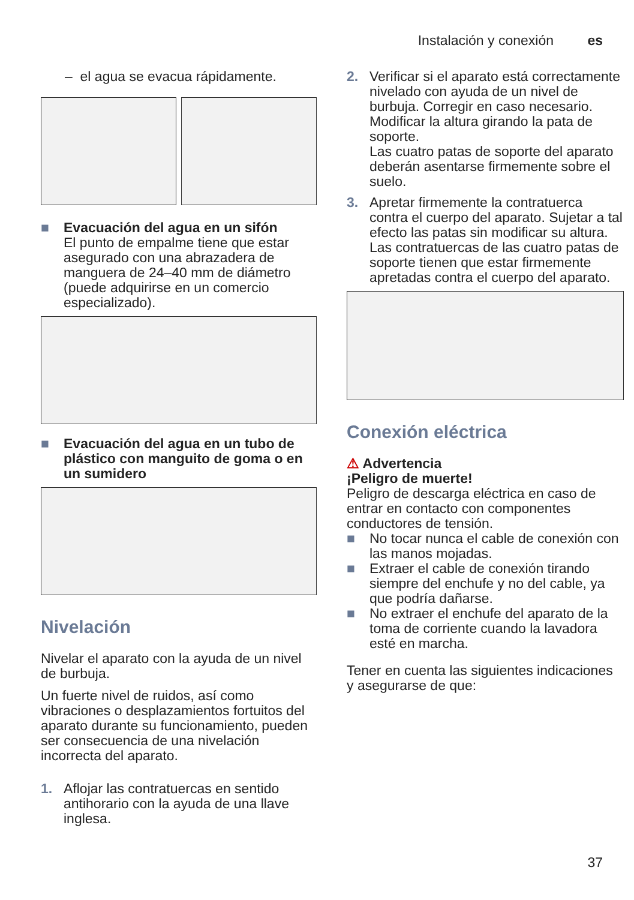Instalación y conexión es
– el agua se evacua rápidamente.
■ Evacuación del agua en un sifón
El punto de empalme tiene que estar asegurado con una abrazadera de manguera de 24–40 mm de diámetro (puede adquirirse en un comercio especializado).
■ Evacuación del agua en un tubo de plástico con manguito de goma o en un sumidero
Nivelación
Nivelar el aparato con la ayuda de un nivel de burbuja.
Un fuerte nivel de ruidos, así como vibraciones o desplazamientos fortuitos del aparato durante su funcionamiento, pueden ser consecuencia de una nivelación incorrecta del aparato.
1. Aflojar las contratuercas en sentido antihorario con la ayuda de una llave inglesa.
2. Verificar si el aparato está correctamente nivelado con ayuda de un nivel de burbuja. Corregir en caso necesario. Modificar la altura girando la pata de soporte.
Las cuatro patas de soporte del aparato deberán asentarse firmemente sobre el suelo.
3. Apretar firmemente la contratuerca contra el cuerpo del aparato. Sujetar a tal efecto las patas sin modificar su altura.
Las contratuercas de las cuatro patas de soporte tienen que estar firmemente apretadas contra el cuerpo del aparato.
Conexión eléctrica
⚠ Advertencia
¡Peligro de muerte!
Peligro de descarga eléctrica en caso de entrar en contacto con componentes conductores de tensión.
■ No tocar nunca el cable de conexión con las manos mojadas.
■ Extraer el cable de conexión tirando siempre del enchufe y no del cable, ya que podría dañarse.
■ No extraer el enchufe del aparato de la toma de corriente cuando la lavadora esté en marcha.
Tener en cuenta las siguientes indicaciones y asegurarse de que:
37